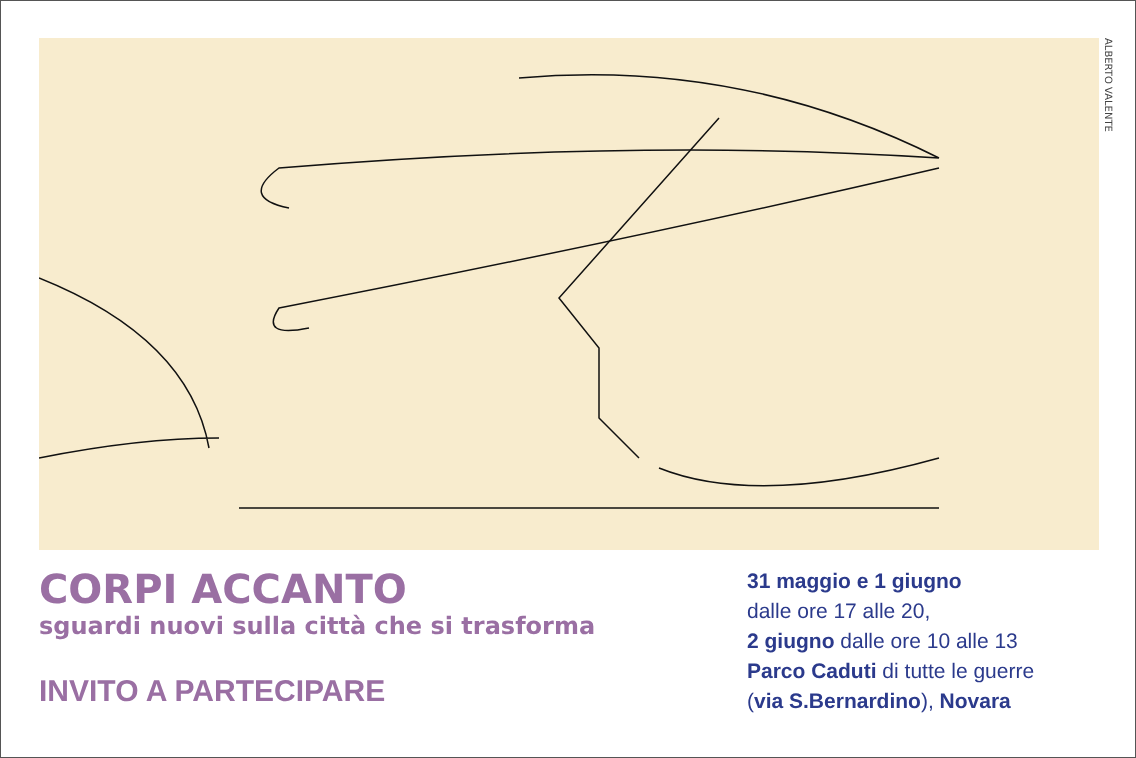ALBERTO VALENTE
CORPI ACCANTO
sguardi nuovi sulla città che si trasforma
INVITO A PARTECIPARE
31 maggio e 1 giugno
dalle ore 17 alle 20,
2 giugno dalle ore 10 alle 13
Parco Caduti di tutte le guerre
(via S.Bernardino), Novara